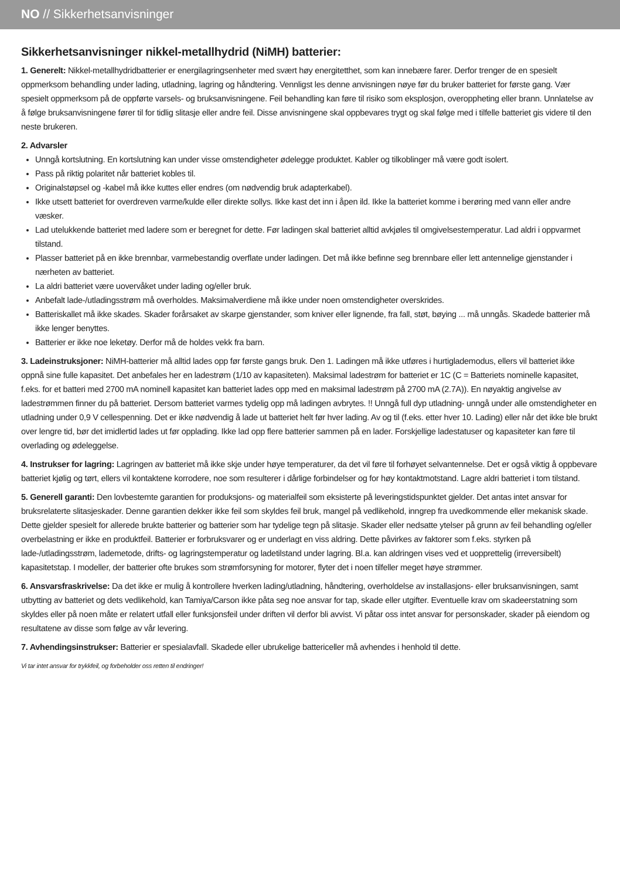NO // Sikkerhetsanvisninger
Sikkerhetsanvisninger nikkel-metallhydrid (NiMH) batterier:
1. Generelt: Nikkel-metallhydridbatterier er energilagringsenheter med svært høy energitetthet, som kan innebære farer. Derfor trenger de en spesielt oppmerksom behandling under lading, utladning, lagring og håndtering. Vennligst les denne anvisningen nøye før du bruker batteriet for første gang. Vær spesielt oppmerksom på de oppførte varsels- og bruksanvisningene. Feil behandling kan føre til risiko som eksplosjon, overoppheting eller brann. Unnlatelse av å følge bruksanvisningene fører til for tidlig slitasje eller andre feil. Disse anvisningene skal oppbevares trygt og skal følge med i tilfelle batteriet gis videre til den neste brukeren.
2. Advarsler
Unngå kortslutning. En kortslutning kan under visse omstendigheter ødelegge produktet. Kabler og tilkoblinger må være godt isolert.
Pass på riktig polaritet når batteriet kobles til.
Originalstøpsel og -kabel må ikke kuttes eller endres (om nødvendig bruk adapterkabel).
Ikke utsett batteriet for overdreven varme/kulde eller direkte sollys. Ikke kast det inn i åpen ild. Ikke la batteriet komme i berøring med vann eller andre væsker.
Lad utelukkende batteriet med ladere som er beregnet for dette. Før ladingen skal batteriet alltid avkjøles til omgivelsestemperatur. Lad aldri i oppvarmet tilstand.
Plasser batteriet på en ikke brennbar, varmebestandig overflate under ladingen. Det må ikke befinne seg brennbare eller lett antennelige gjenstander i nærheten av batteriet.
La aldri batteriet være uovervåket under lading og/eller bruk.
Anbefalt lade-/utladingsstrøm må overholdes. Maksimalverdiene må ikke under noen omstendigheter overskrides.
Batteriskallet må ikke skades. Skader forårsaket av skarpe gjenstander, som kniver eller lignende, fra fall, støt, bøying ... må unngås. Skadede batterier må ikke lenger benyttes.
Batterier er ikke noe leketøy. Derfor må de holdes vekk fra barn.
3. Ladeinstruksjoner: NiMH-batterier må alltid lades opp før første gangs bruk. Den 1. Ladingen må ikke utføres i hurtiglademodus, ellers vil batteriet ikke oppnå sine fulle kapasitet. Det anbefales her en ladestrøm (1/10 av kapasiteten). Maksimal ladestrøm for batteriet er 1C (C = Batteriets nominelle kapasitet, f.eks. for et batteri med 2700 mA nominell kapasitet kan batteriet lades opp med en maksimal ladestrøm på 2700 mA (2.7A)). En nøyaktig angivelse av ladestrømmen finner du på batteriet. Dersom batteriet varmes tydelig opp må ladingen avbrytes. !! Unngå full dyp utladning- unngå under alle omstendigheter en utladning under 0,9 V cellespenning. Det er ikke nødvendig å lade ut batteriet helt før hver lading. Av og til (f.eks. etter hver 10. Lading) eller når det ikke ble brukt over lengre tid, bør det imidlertid lades ut før opplading. Ikke lad opp flere batterier sammen på en lader. Forskjellige ladestatuser og kapasiteter kan føre til overlading og ødeleggelse.
4. Instrukser for lagring: Lagringen av batteriet må ikke skje under høye temperaturer, da det vil føre til forhøyet selvantennelse. Det er også viktig å oppbevare batteriet kjølig og tørt, ellers vil kontaktene korrodere, noe som resulterer i dårlige forbindelser og for høy kontaktmotstand. Lagre aldri batteriet i tom tilstand.
5. Generell garanti: Den lovbestemte garantien for produksjons- og materialfeil som eksisterte på leveringstidspunktet gjelder. Det antas intet ansvar for bruksrelaterte slitasjeskader. Denne garantien dekker ikke feil som skyldes feil bruk, mangel på vedlikehold, inngrep fra uvedkommende eller mekanisk skade. Dette gjelder spesielt for allerede brukte batterier og batterier som har tydelige tegn på slitasje. Skader eller nedsatte ytelser på grunn av feil behandling og/eller overbelastning er ikke en produktfeil. Batterier er forbruksvarer og er underlagt en viss aldring. Dette påvirkes av faktorer som f.eks. styrken på lade-/utladingsstrøm, lademetode, drifts- og lagringstemperatur og ladetilstand under lagring. Bl.a. kan aldringen vises ved et uopprettelig (irreversibelt) kapasitetstap. I modeller, der batterier ofte brukes som strømforsyning for motorer, flyter det i noen tilfeller meget høye strømmer.
6. Ansvarsfraskrivelse: Da det ikke er mulig å kontrollere hverken lading/utladning, håndtering, overholdelse av installasjons- eller bruksanvisningen, samt utbytting av batteriet og dets vedlikehold, kan Tamiya/Carson ikke påta seg noe ansvar for tap, skade eller utgifter. Eventuelle krav om skadeerstatning som skyldes eller på noen måte er relatert utfall eller funksjonsfeil under driften vil derfor bli avvist. Vi påtar oss intet ansvar for personskader, skader på eiendom og resultatene av disse som følge av vår levering.
7. Avhendingsinstrukser: Batterier er spesialavfall. Skadede eller ubrukelige battericeller må avhendes i henhold til dette.
Vi tar intet ansvar for trykkfeil, og forbeholder oss retten til endringer!